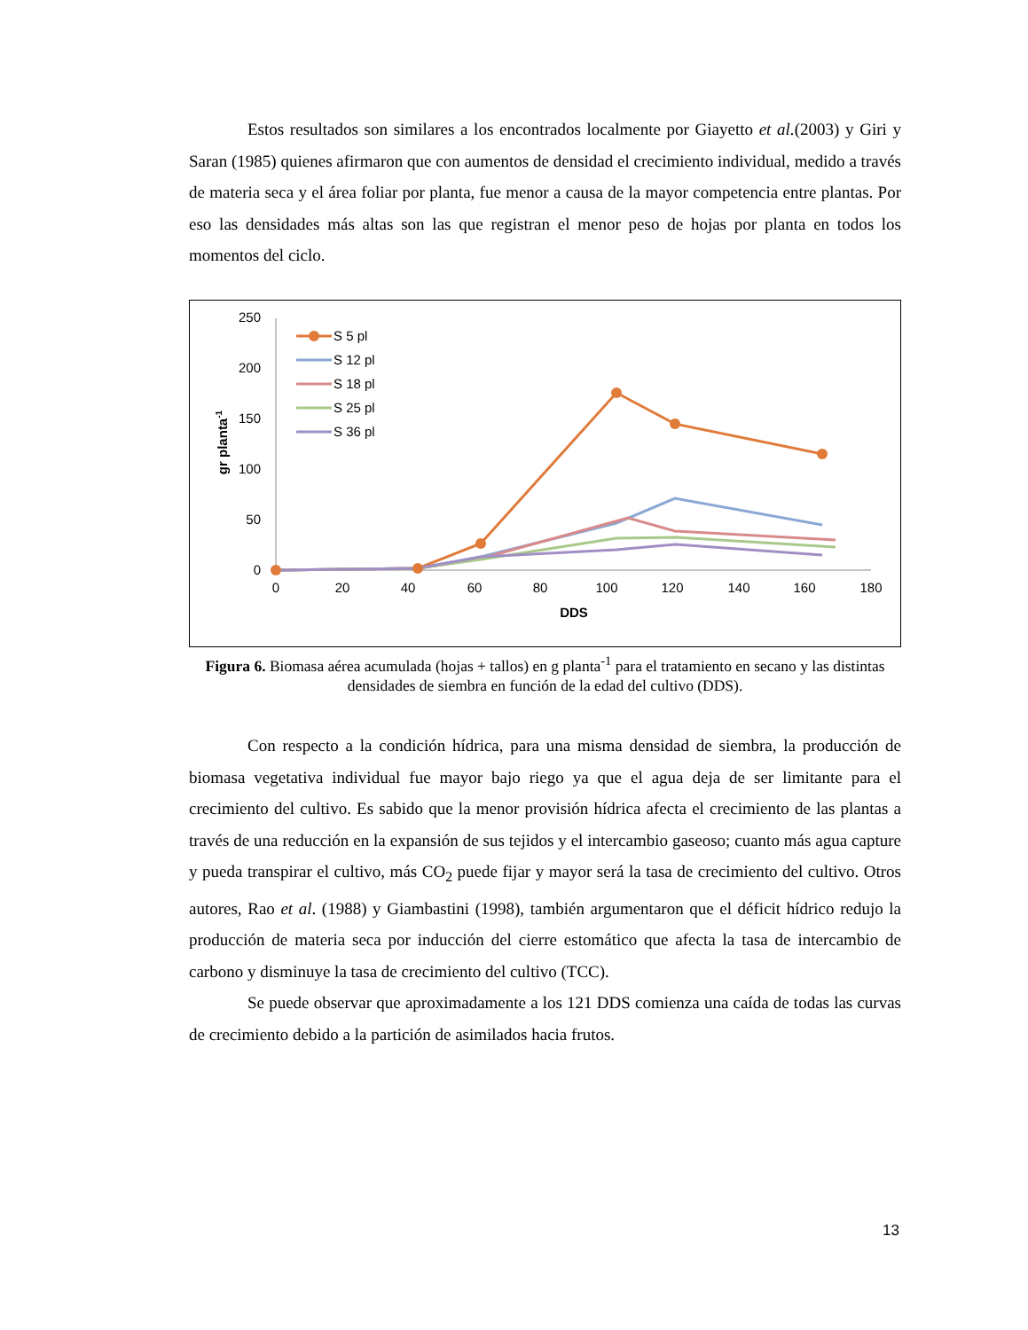Estos resultados son similares a los encontrados localmente por Giayetto et al.(2003) y Giri y Saran (1985) quienes afirmaron que con aumentos de densidad el crecimiento individual, medido a través de materia seca y el área foliar por planta, fue menor a causa de la mayor competencia entre plantas. Por eso las densidades más altas son las que registran el menor peso de hojas por planta en todos los momentos del ciclo.
0
50
100
150
200
250
0
20
40
60
80
100
120
140
160
180
DDS
gr planta-1
S 5 pl
S 12 pl
S 18 pl
S 25 pl
S 36 pl
Figura 6. Biomasa aérea acumulada (hojas + tallos) en g planta<sup>-1</sup> para el tratamiento en secano y las distintas densidades de siembra en función de la edad del cultivo (DDS).
Con respecto a la condición hídrica, para una misma densidad de siembra, la producción de biomasa vegetativa individual fue mayor bajo riego ya que el agua deja de ser limitante para el crecimiento del cultivo. Es sabido que la menor provisión hídrica afecta el crecimiento de las plantas a través de una reducción en la expansión de sus tejidos y el intercambio gaseoso; cuanto más agua capture y pueda transpirar el cultivo, más CO<sub>2</sub> puede fijar y mayor será la tasa de crecimiento del cultivo. Otros autores, Rao et al. (1988) y Giambastini (1998), también argumentaron que el déficit hídrico redujo la producción de materia seca por inducción del cierre estomático que afecta la tasa de intercambio de carbono y disminuye la tasa de crecimiento del cultivo (TCC).
Se puede observar que aproximadamente a los 121 DDS comienza una caída de todas las curvas de crecimiento debido a la partición de asimilados hacia frutos.
13